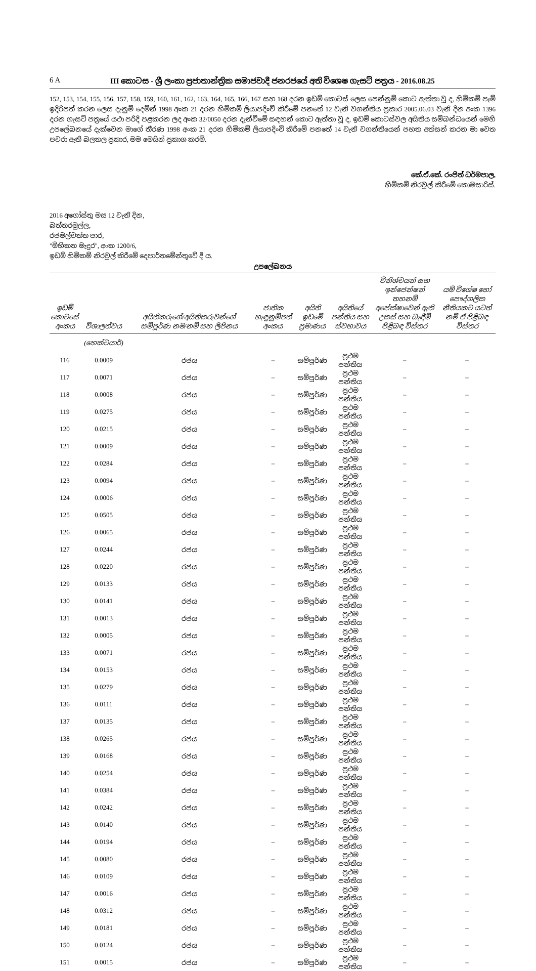6 A III කොටස - ශ්‍රී ලංකා ප්‍රජාතාන්ත්‍රික සමාජවාදී ජනරජයේ අති විශෙෂ ගැසට් පත්‍රය - 2016.08.25
152, 153, 154, 155, 156, 157, 158, 159, 160, 161, 162, 163, 164, 165, 166, 167 සහ 168 දරන ඉඩම් කොටස් ලෙස පෙන්නුම් කොට ඇත්තා වූ ද, හිමිකම් පෑම් ඉදිරිපත් කරන ලෙස දැනුම් දෙමින් 1998 අංක 21 දරන හිමිකම් ලියාපදිංචි කිරීමේ පනතේ 12 වැනි වගන්තිය ප්‍රකාර 2005.06.03 වැනි දින අංක 1396 දරන ගැසට් පත්‍රයේ යථා පරිදි පළකරන ලද අංක 32/0050 දරන දැන්වීමේ සඳහන් කොට ඇත්තා වූ ද, ඉඩම් කොටස්වල අයිතිය සම්බන්ධයෙන් මෙහි උපලේඛනයේ දැක්වෙන මාගේ තීරණ 1998 අංක 21 දරන හිමිකම් ලියාපදිංචි කිරීමේ පනතේ 14 වැනි වගන්තියෙන් පහත අත්සන් කරන මා වෙත පවරා ඇති බලතල ප්‍රකාර, මම මෙයින් ප්‍රකාශ කරමි.
කේ.ඒ.කේ. රංජිත් ධර්මපාල,
හිමිකම් නිරවුල් කිරීමේ කොමසාරිස්.
2016 අගෝස්තු මස 12 වැනි දින,
බත්තරමුල්ල,
රජමල්වත්ත පාර,
"මිහිකත මැදුර", අංක 1200/6,
ඉඩම් හිමිකම් නිරවුල් කිරීමේ දෙපාර්තමේන්තුවේ දී ය.
උපලේඛනය
| ඉඩම් කොටසේ අංකය | විශාලත්වය | අයිතිකරුගේ/අයිතිකරුවන්ගේ සම්පූර්ණ නම/නම් සහ ලිපිනය | ජාතික හැඳුනුම්පත් අංකය | අයිති ඉඩමේ ප්‍රමාණය | අයිතියේ පන්තිය සහ ස්වභාවය | විනිශ්චයන් සහ ඉන්ජෙන්ෂන් තහනම් අපේක්ෂාවෙන් ඇති උකස් සහ බැඳීම් පිළිබඳ විස්තර | යම් විශේෂ හෝ පෞද්ගලික නීතියකට යටත් නම් ඒ පිළිබඳ විස්තර |
| --- | --- | --- | --- | --- | --- | --- | --- |
| | (හෙක්ටයාර්) | | | | | | |
| 116 | 0.0009 | රජය | – | සම්පූර්ණ | ප්‍රථම පන්තිය | – | – |
| 117 | 0.0071 | රජය | – | සම්පූර්ණ | ප්‍රථම පන්තිය | – | – |
| 118 | 0.0008 | රජය | – | සම්පූර්ණ | ප්‍රථම පන්තිය | – | – |
| 119 | 0.0275 | රජය | – | සම්පූර්ණ | ප්‍රථම පන්තිය | – | – |
| 120 | 0.0215 | රජය | – | සම්පූර්ණ | ප්‍රථම පන්තිය | – | – |
| 121 | 0.0009 | රජය | – | සම්පූර්ණ | ප්‍රථම පන්තිය | – | – |
| 122 | 0.0284 | රජය | – | සම්පූර්ණ | ප්‍රථම පන්තිය | – | – |
| 123 | 0.0094 | රජය | – | සම්පූර්ණ | ප්‍රථම පන්තිය | – | – |
| 124 | 0.0006 | රජය | – | සම්පූර්ණ | ප්‍රථම පන්තිය | – | – |
| 125 | 0.0505 | රජය | – | සම්පූර්ණ | ප්‍රථම පන්තිය | – | – |
| 126 | 0.0065 | රජය | – | සම්පූර්ණ | ප්‍රථම පන්තිය | – | – |
| 127 | 0.0244 | රජය | – | සම්පූර්ණ | ප්‍රථම පන්තිය | – | – |
| 128 | 0.0220 | රජය | – | සම්පූර්ණ | ප්‍රථම පන්තිය | – | – |
| 129 | 0.0133 | රජය | – | සම්පූර්ණ | ප්‍රථම පන්තිය | – | – |
| 130 | 0.0141 | රජය | – | සම්පූර්ණ | ප්‍රථම පන්තිය | – | – |
| 131 | 0.0013 | රජය | – | සම්පූර්ණ | ප්‍රථම පන්තිය | – | – |
| 132 | 0.0005 | රජය | – | සම්පූර්ණ | ප්‍රථම පන්තිය | – | – |
| 133 | 0.0071 | රජය | – | සම්පූර්ණ | ප්‍රථම පන්තිය | – | – |
| 134 | 0.0153 | රජය | – | සම්පූර්ණ | ප්‍රථම පන්තිය | – | – |
| 135 | 0.0279 | රජය | – | සම්පූර්ණ | ප්‍රථම පන්තිය | – | – |
| 136 | 0.0111 | රජය | – | සම්පූර්ණ | ප්‍රථම පන්තිය | – | – |
| 137 | 0.0135 | රජය | – | සම්පූර්ණ | ප්‍රථම පන්තිය | – | – |
| 138 | 0.0265 | රජය | – | සම්පූර්ණ | ප්‍රථම පන්තිය | – | – |
| 139 | 0.0168 | රජය | – | සම්පූර්ණ | ප්‍රථම පන්තිය | – | – |
| 140 | 0.0254 | රජය | – | සම්පූර්ණ | ප්‍රථම පන්තිය | – | – |
| 141 | 0.0384 | රජය | – | සම්පූර්ණ | ප්‍රථම පන්තිය | – | – |
| 142 | 0.0242 | රජය | – | සම්පූර්ණ | ප්‍රථම පන්තිය | – | – |
| 143 | 0.0140 | රජය | – | සම්පූර්ණ | ප්‍රථම පන්තිය | – | – |
| 144 | 0.0194 | රජය | – | සම්පූර්ණ | ප්‍රථම පන්තිය | – | – |
| 145 | 0.0080 | රජය | – | සම්පූර්ණ | ප්‍රථම පන්තිය | – | – |
| 146 | 0.0109 | රජය | – | සම්පූර්ණ | ප්‍රථම පන්තිය | – | – |
| 147 | 0.0016 | රජය | – | සම්පූර්ණ | ප්‍රථම පන්තිය | – | – |
| 148 | 0.0312 | රජය | – | සම්පූර්ණ | ප්‍රථම පන්තිය | – | – |
| 149 | 0.0181 | රජය | – | සම්පූර්ණ | ප්‍රථම පන්තිය | – | – |
| 150 | 0.0124 | රජය | – | සම්පූර්ණ | ප්‍රථම පන්තිය | – | – |
| 151 | 0.0015 | රජය | – | සම්පූර්ණ | ප්‍රථම පන්තිය | – | – |